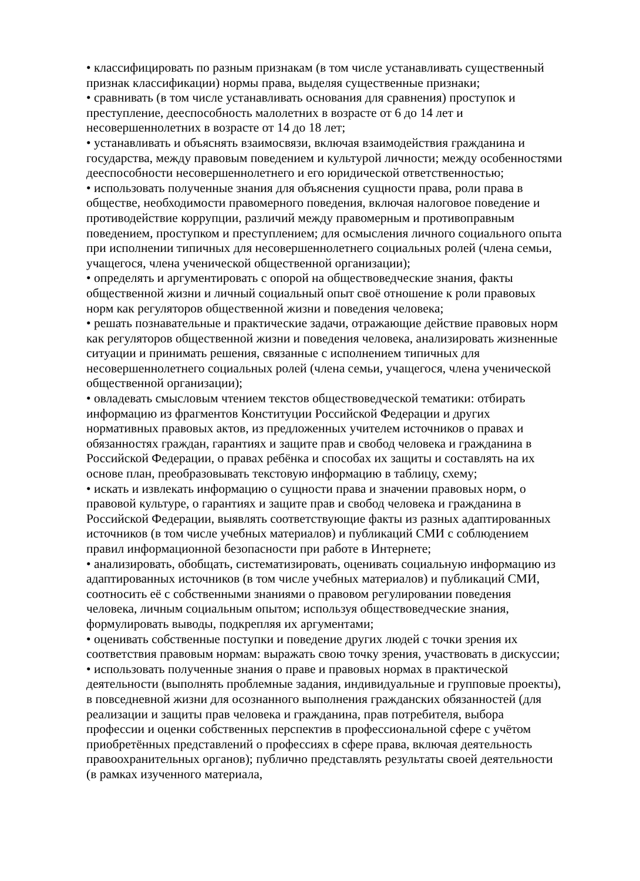• классифицировать по разным признакам (в том числе устанавливать существенный признак классификации) нормы права, выделяя существенные признаки;
• сравнивать (в том числе устанавливать основания для сравнения) проступок и преступление, дееспособность малолетних в возрасте от 6 до 14 лет и несовершеннолетних в возрасте от 14 до 18 лет;
• устанавливать и объяснять взаимосвязи, включая взаимодействия гражданина и государства, между правовым поведением и культурой личности; между особенностями дееспособности несовершеннолетнего и его юридической ответственностью;
• использовать полученные знания для объяснения сущности права, роли права в обществе, необходимости правомерного поведения, включая налоговое поведение и противодействие коррупции, различий между правомерным и противоправным поведением, проступком и преступлением; для осмысления личного социального опыта при исполнении типичных для несовершеннолетнего социальных ролей (члена семьи, учащегося, члена ученической общественной организации);
• определять и аргументировать с опорой на обществоведческие знания, факты общественной жизни и личный социальный опыт своё отношение к роли правовых норм как регуляторов общественной жизни и поведения человека;
• решать познавательные и практические задачи, отражающие действие правовых норм как регуляторов общественной жизни и поведения человека, анализировать жизненные ситуации и принимать решения, связанные с исполнением типичных для несовершеннолетнего социальных ролей (члена семьи, учащегося, члена ученической общественной организации);
• овладевать смысловым чтением текстов обществоведческой тематики: отбирать информацию из фрагментов Конституции Российской Федерации и других нормативных правовых актов, из предложенных учителем источников о правах и обязанностях граждан, гарантиях и защите прав и свобод человека и гражданина в Российской Федерации, о правах ребёнка и способах их защиты и составлять на их основе план, преобразовывать текстовую информацию в таблицу, схему;
• искать и извлекать информацию о сущности права и значении правовых норм, о правовой культуре, о гарантиях и защите прав и свобод человека и гражданина в Российской Федерации, выявлять соответствующие факты из разных адаптированных источников (в том числе учебных материалов) и публикаций СМИ с соблюдением правил информационной безопасности при работе в Интернете;
• анализировать, обобщать, систематизировать, оценивать социальную информацию из адаптированных источников (в том числе учебных материалов) и публикаций СМИ, соотносить её с собственными знаниями о правовом регулировании поведения человека, личным социальным опытом; используя обществоведческие знания, формулировать выводы, подкрепляя их аргументами;
• оценивать собственные поступки и поведение других людей с точки зрения их соответствия правовым нормам: выражать свою точку зрения, участвовать в дискуссии;
• использовать полученные знания о праве и правовых нормах в практической деятельности (выполнять проблемные задания, индивидуальные и групповые проекты), в повседневной жизни для осознанного выполнения гражданских обязанностей (для реализации и защиты прав человека и гражданина, прав потребителя, выбора профессии и оценки собственных перспектив в профессиональной сфере с учётом приобретённых представлений о профессиях в сфере права, включая деятельность правоохранительных органов); публично представлять результаты своей деятельности (в рамках изученного материала,